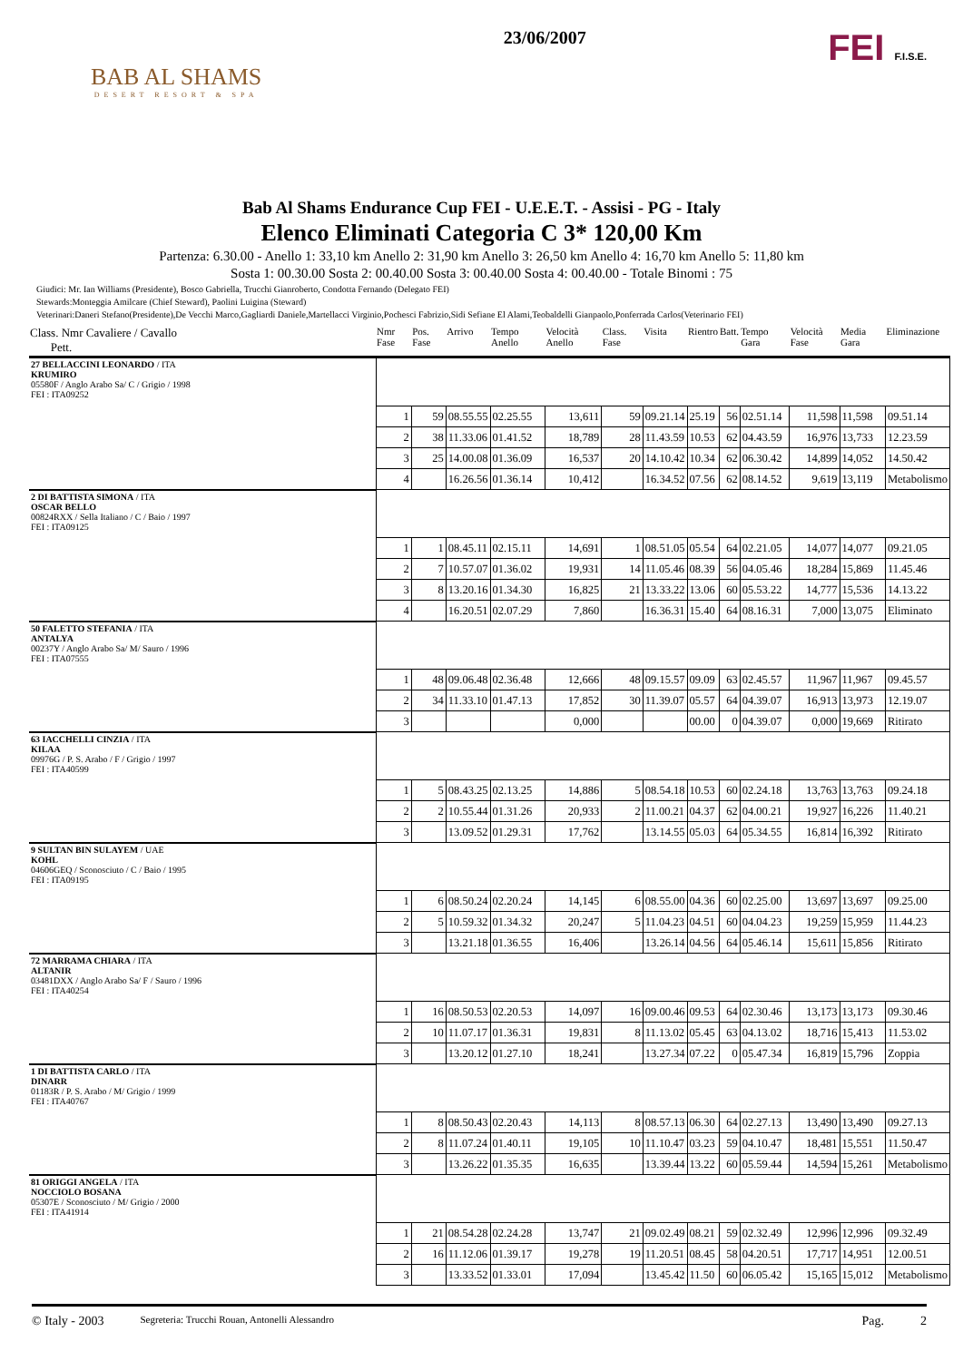BAB AL SHAMS
DESERT RESORT & SPA
23/06/2007
FEI F.I.S.E.
Bab Al Shams Endurance Cup FEI - U.E.E.T. - Assisi - PG - Italy
Elenco Eliminati Categoria C 3* 120,00 Km
Partenza: 6.30.00 - Anello 1: 33,10 km Anello 2: 31,90 km Anello 3: 26,50 km Anello 4: 16,70 km Anello 5: 11,80 km
Sosta 1: 00.30.00 Sosta 2: 00.40.00 Sosta 3: 00.40.00 Sosta 4: 00.40.00 - Totale Binomi : 75
Giudici: Mr. Ian Williams (Presidente), Bosco Gabriella, Trucchi Gianroberto, Condotta Fernando (Delegato FEI)
Stewards:Monteggia Amilcare (Chief Steward), Paolini Luigina (Steward)
Veterinari:Daneri Stefano(Presidente),De Vecchi Marco,Gagliardi Daniele,Martellacci Virginio,Pochesci Fabrizio,Sidi Sefiane El Alami,Teobaldelli Gianpaolo,Ponferrada Carlos(Veterinario FEI)
| Class. Nmr Cavaliere / Cavallo Pett. | Nmr Fase | Pos. Fase | Arrivo | Tempo Anello | Velocità Anello | Class. Fase | Visita | Rientro | Batt. | Tempo Gara | Velocità Fase | Media Gara | Eliminazione |
| --- | --- | --- | --- | --- | --- | --- | --- | --- | --- | --- | --- | --- | --- |
| 27 BELLACCINI LEONARDO / ITA KRUMIRO 05580F / Anglo Arabo Sa/ C / Grigio / 1998 FEI : ITA09252 | | | | | | | | | | | | | |
| | 1 | 59 | 08.55.55 | 02.25.55 | 13,611 | 59 | 09.21.14 | 25.19 | 56 | 02.51.14 | 11,598 | 11,598 | 09.51.14 |
| | 2 | 38 | 11.33.06 | 01.41.52 | 18,789 | 28 | 11.43.59 | 10.53 | 62 | 04.43.59 | 16,976 | 13,733 | 12.23.59 |
| | 3 | 25 | 14.00.08 | 01.36.09 | 16,537 | 20 | 14.10.42 | 10.34 | 62 | 06.30.42 | 14,899 | 14,052 | 14.50.42 |
| | 4 | | 16.26.56 | 01.36.14 | 10,412 | | 16.34.52 | 07.56 | 62 | 08.14.52 | 9,619 | 13,119 | Metabolismo |
| 2 DI BATTISTA SIMONA / ITA OSCAR BELLO 00824RXX / Sella Italiano / C / Baio / 1997 FEI : ITA09125 | | | | | | | | | | | | | |
| | 1 | 1 | 08.45.11 | 02.15.11 | 14,691 | 1 | 08.51.05 | 05.54 | 64 | 02.21.05 | 14,077 | 14,077 | 09.21.05 |
| | 2 | 7 | 10.57.07 | 01.36.02 | 19,931 | 14 | 11.05.46 | 08.39 | 56 | 04.05.46 | 18,284 | 15,869 | 11.45.46 |
| | 3 | 8 | 13.20.16 | 01.34.30 | 16,825 | 21 | 13.33.22 | 13.06 | 60 | 05.53.22 | 14,777 | 15,536 | 14.13.22 |
| | 4 | | 16.20.51 | 02.07.29 | 7,860 | | 16.36.31 | 15.40 | 64 | 08.16.31 | 7,000 | 13,075 | Eliminato |
| 50 FALETTO STEFANIA / ITA ANTALYA 00237Y / Anglo Arabo Sa/ M/ Sauro / 1996 FEI : ITA07555 | | | | | | | | | | | | | |
| | 1 | 48 | 09.06.48 | 02.36.48 | 12,666 | 48 | 09.15.57 | 09.09 | 63 | 02.45.57 | 11,967 | 11,967 | 09.45.57 |
| | 2 | 34 | 11.33.10 | 01.47.13 | 17,852 | 30 | 11.39.07 | 05.57 | 64 | 04.39.07 | 16,913 | 13,973 | 12.19.07 |
| | 3 | | | | 0,000 | | | 00.00 | 0 | 04.39.07 | 0,000 | 19,669 | Ritirato |
| 63 IACCHELLI CINZIA / ITA KILAA 09976G / P. S. Arabo / F / Grigio / 1997 FEI : ITA40599 | | | | | | | | | | | | | |
| | 1 | 5 | 08.43.25 | 02.13.25 | 14,886 | 5 | 08.54.18 | 10.53 | 60 | 02.24.18 | 13,763 | 13,763 | 09.24.18 |
| | 2 | 2 | 10.55.44 | 01.31.26 | 20,933 | 2 | 11.00.21 | 04.37 | 62 | 04.00.21 | 19,927 | 16,226 | 11.40.21 |
| | 3 | | 13.09.52 | 01.29.31 | 17,762 | | 13.14.55 | 05.03 | 64 | 05.34.55 | 16,814 | 16,392 | Ritirato |
| 9 SULTAN BIN SULAYEM / UAE KOHL 04606GEQ / Sconosciuto / C / Baio / 1995 FEI : ITA09195 | | | | | | | | | | | | | |
| | 1 | 6 | 08.50.24 | 02.20.24 | 14,145 | 6 | 08.55.00 | 04.36 | 60 | 02.25.00 | 13,697 | 13,697 | 09.25.00 |
| | 2 | 5 | 10.59.32 | 01.34.32 | 20,247 | 5 | 11.04.23 | 04.51 | 60 | 04.04.23 | 19,259 | 15,959 | 11.44.23 |
| | 3 | | 13.21.18 | 01.36.55 | 16,406 | | 13.26.14 | 04.56 | 64 | 05.46.14 | 15,611 | 15,856 | Ritirato |
| 72 MARRAMA CHIARA / ITA ALTANIR 03481DXX / Anglo Arabo Sa/ F / Sauro / 1996 FEI : ITA40254 | | | | | | | | | | | | | |
| | 1 | 16 | 08.50.53 | 02.20.53 | 14,097 | 16 | 09.00.46 | 09.53 | 64 | 02.30.46 | 13,173 | 13,173 | 09.30.46 |
| | 2 | 10 | 11.07.17 | 01.36.31 | 19,831 | 8 | 11.13.02 | 05.45 | 63 | 04.13.02 | 18,716 | 15,413 | 11.53.02 |
| | 3 | | 13.20.12 | 01.27.10 | 18,241 | | 13.27.34 | 07.22 | 0 | 05.47.34 | 16,819 | 15,796 | Zoppia |
| 1 DI BATTISTA CARLO / ITA DINARR 01183R / P. S. Arabo / M/ Grigio / 1999 FEI : ITA40767 | | | | | | | | | | | | | |
| | 1 | 8 | 08.50.43 | 02.20.43 | 14,113 | 8 | 08.57.13 | 06.30 | 64 | 02.27.13 | 13,490 | 13,490 | 09.27.13 |
| | 2 | 8 | 11.07.24 | 01.40.11 | 19,105 | 10 | 11.10.47 | 03.23 | 59 | 04.10.47 | 18,481 | 15,551 | 11.50.47 |
| | 3 | | 13.26.22 | 01.35.35 | 16,635 | | 13.39.44 | 13.22 | 60 | 05.59.44 | 14,594 | 15,261 | Metabolismo |
| 81 ORIGGI ANGELA / ITA NOCCIOLO BOSANA 05307E / Sconosciuto / M/ Grigio / 2000 FEI : ITA41914 | | | | | | | | | | | | | |
| | 1 | 21 | 08.54.28 | 02.24.28 | 13,747 | 21 | 09.02.49 | 08.21 | 59 | 02.32.49 | 12,996 | 12,996 | 09.32.49 |
| | 2 | 16 | 11.12.06 | 01.39.17 | 19,278 | 19 | 11.20.51 | 08.45 | 58 | 04.20.51 | 17,717 | 14,951 | 12.00.51 |
| | 3 | | 13.33.52 | 01.33.01 | 17,094 | | 13.45.42 | 11.50 | 60 | 06.05.42 | 15,165 | 15,012 | Metabolismo |
© Italy - 2003 Segreteria: Trucchi Rouan, Antonelli Alessandro Pag. 2